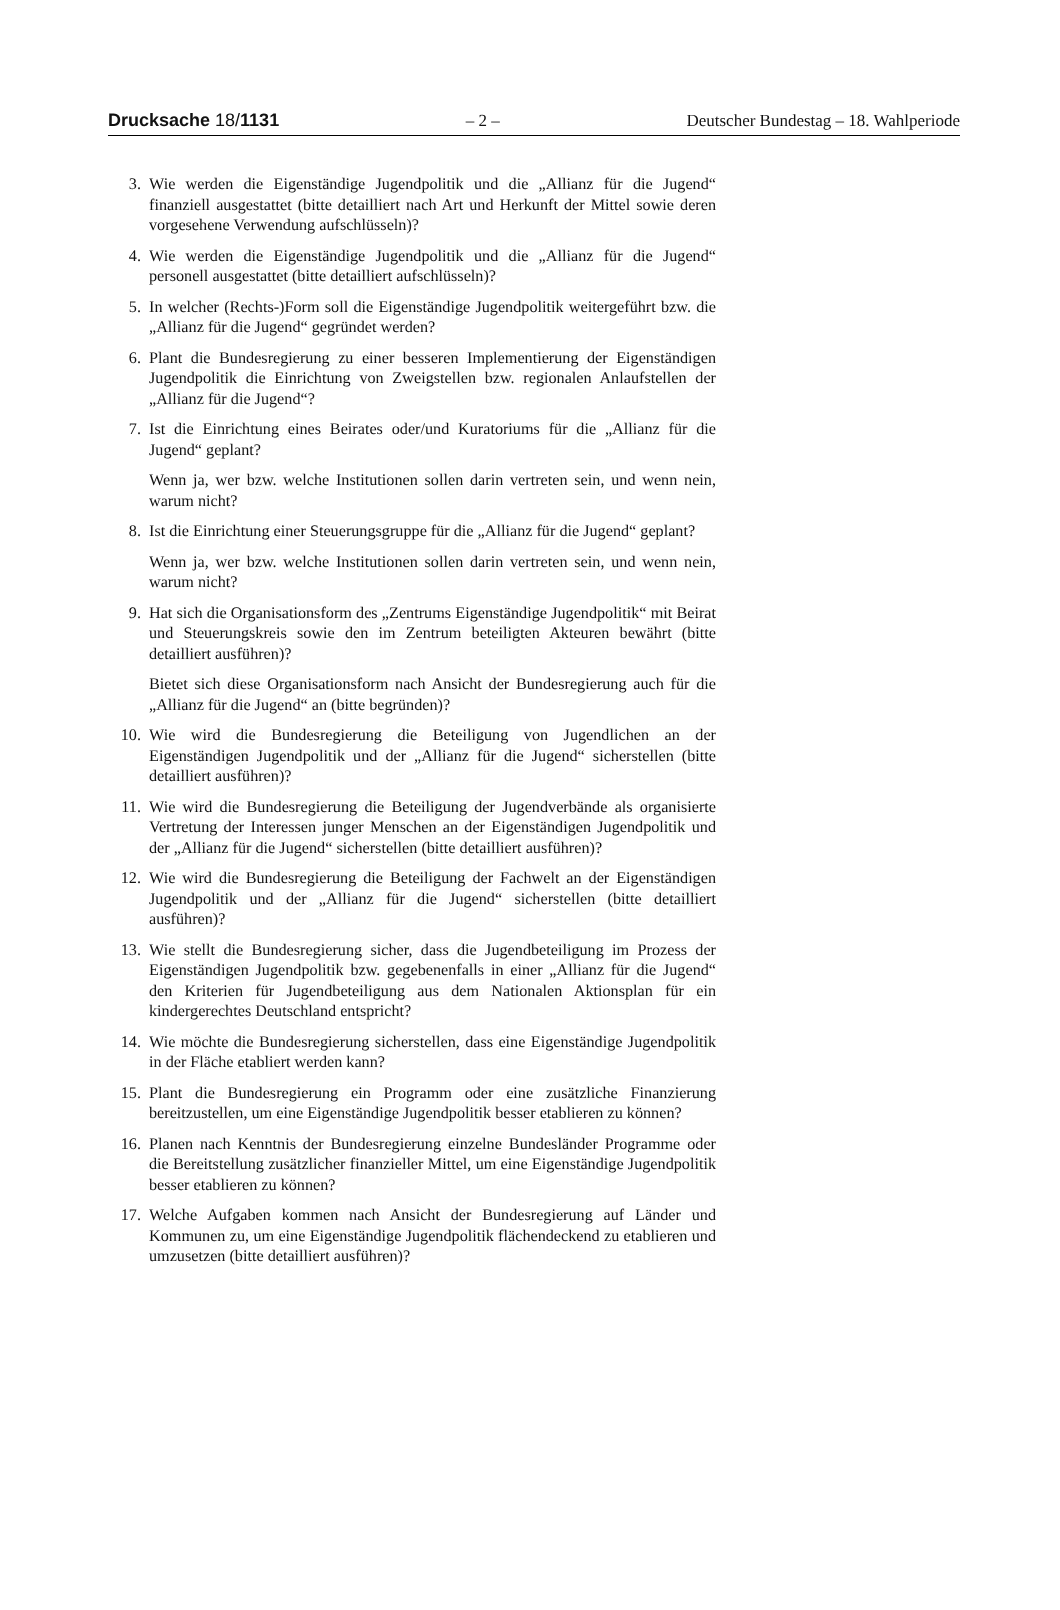Drucksache 18/1131 – 2 – Deutscher Bundestag – 18. Wahlperiode
3. Wie werden die Eigenständige Jugendpolitik und die „Allianz für die Jugend“ finanziell ausgestattet (bitte detailliert nach Art und Herkunft der Mittel sowie deren vorgesehene Verwendung aufschlüsseln)?
4. Wie werden die Eigenständige Jugendpolitik und die „Allianz für die Jugend“ personell ausgestattet (bitte detailliert aufschlüsseln)?
5. In welcher (Rechts-)Form soll die Eigenständige Jugendpolitik weitergeführt bzw. die „Allianz für die Jugend“ gegründet werden?
6. Plant die Bundesregierung zu einer besseren Implementierung der Eigenständigen Jugendpolitik die Einrichtung von Zweigstellen bzw. regionalen Anlaufstellen der „Allianz für die Jugend“?
7. Ist die Einrichtung eines Beirates oder/und Kuratoriums für die „Allianz für die Jugend“ geplant?
Wenn ja, wer bzw. welche Institutionen sollen darin vertreten sein, und wenn nein, warum nicht?
8. Ist die Einrichtung einer Steuerungsgruppe für die „Allianz für die Jugend“ geplant?
Wenn ja, wer bzw. welche Institutionen sollen darin vertreten sein, und wenn nein, warum nicht?
9. Hat sich die Organisationsform des „Zentrums Eigenständige Jugendpolitik“ mit Beirat und Steuerungskreis sowie den im Zentrum beteiligten Akteuren bewährt (bitte detailliert ausführen)?
Bietet sich diese Organisationsform nach Ansicht der Bundesregierung auch für die „Allianz für die Jugend“ an (bitte begründen)?
10. Wie wird die Bundesregierung die Beteiligung von Jugendlichen an der Eigenständigen Jugendpolitik und der „Allianz für die Jugend“ sicherstellen (bitte detailliert ausführen)?
11. Wie wird die Bundesregierung die Beteiligung der Jugendverbände als organisierte Vertretung der Interessen junger Menschen an der Eigenständigen Jugendpolitik und der „Allianz für die Jugend“ sicherstellen (bitte detailliert ausführen)?
12. Wie wird die Bundesregierung die Beteiligung der Fachwelt an der Eigenständigen Jugendpolitik und der „Allianz für die Jugend“ sicherstellen (bitte detailliert ausführen)?
13. Wie stellt die Bundesregierung sicher, dass die Jugendbeteiligung im Prozess der Eigenständigen Jugendpolitik bzw. gegebenenfalls in einer „Allianz für die Jugend“ den Kriterien für Jugendbeteiligung aus dem Nationalen Aktionsplan für ein kindergerechtes Deutschland entspricht?
14. Wie möchte die Bundesregierung sicherstellen, dass eine Eigenständige Jugendpolitik in der Fläche etabliert werden kann?
15. Plant die Bundesregierung ein Programm oder eine zusätzliche Finanzierung bereitzustellen, um eine Eigenständige Jugendpolitik besser etablieren zu können?
16. Planen nach Kenntnis der Bundesregierung einzelne Bundesländer Programme oder die Bereitstellung zusätzlicher finanzieller Mittel, um eine Eigenständige Jugendpolitik besser etablieren zu können?
17. Welche Aufgaben kommen nach Ansicht der Bundesregierung auf Länder und Kommunen zu, um eine Eigenständige Jugendpolitik flächendeckend zu etablieren und umzusetzen (bitte detailliert ausführen)?